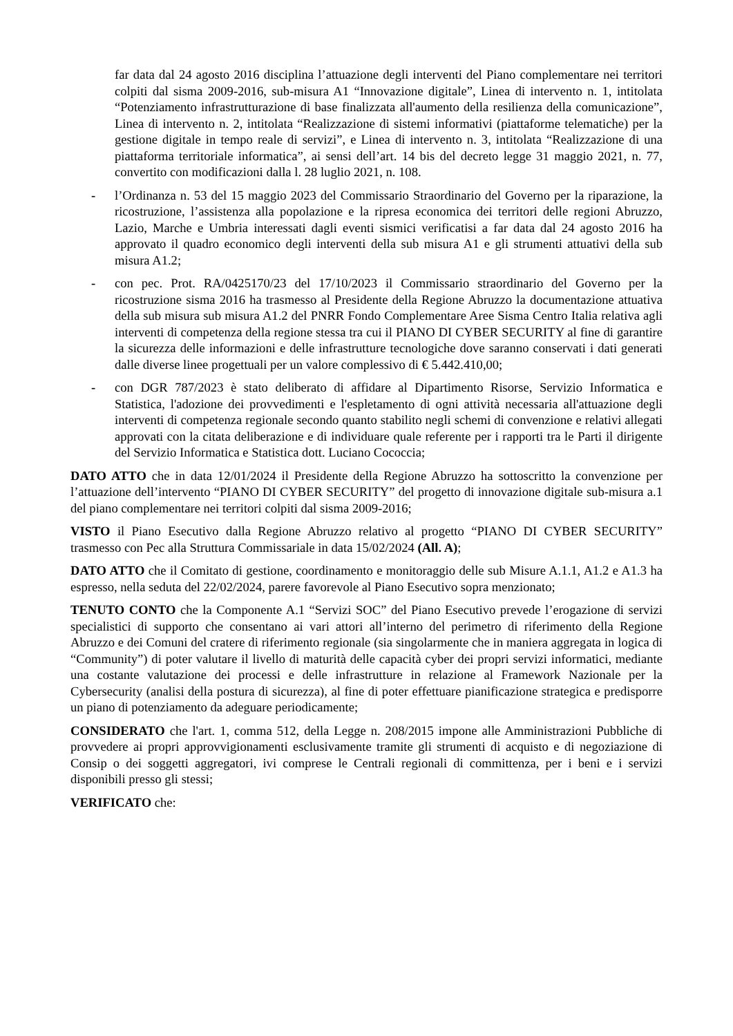far data dal 24 agosto 2016 disciplina l’attuazione degli interventi del Piano complementare nei territori colpiti dal sisma 2009-2016, sub-misura A1 “Innovazione digitale”, Linea di intervento n. 1, intitolata “Potenziamento infrastrutturazione di base finalizzata all'aumento della resilienza della comunicazione”, Linea di intervento n. 2, intitolata “Realizzazione di sistemi informativi (piattaforme telematiche) per la gestione digitale in tempo reale di servizi”, e Linea di intervento n. 3, intitolata “Realizzazione di una piattaforma territoriale informatica”, ai sensi dell’art. 14 bis del decreto legge 31 maggio 2021, n. 77, convertito con modificazioni dalla l. 28 luglio 2021, n. 108.
- l’Ordinanza n. 53 del 15 maggio 2023 del Commissario Straordinario del Governo per la riparazione, la ricostruzione, l’assistenza alla popolazione e la ripresa economica dei territori delle regioni Abruzzo, Lazio, Marche e Umbria interessati dagli eventi sismici verificatisi a far data dal 24 agosto 2016 ha approvato il quadro economico degli interventi della sub misura A1 e gli strumenti attuativi della sub misura A1.2;
- con pec. Prot. RA/0425170/23 del 17/10/2023 il Commissario straordinario del Governo per la ricostruzione sisma 2016 ha trasmesso al Presidente della Regione Abruzzo la documentazione attuativa della sub misura sub misura A1.2 del PNRR Fondo Complementare Aree Sisma Centro Italia relativa agli interventi di competenza della regione stessa tra cui il PIANO DI CYBER SECURITY al fine di garantire la sicurezza delle informazioni e delle infrastrutture tecnologiche dove saranno conservati i dati generati dalle diverse linee progettuali per un valore complessivo di € 5.442.410,00;
- con DGR 787/2023 è stato deliberato di affidare al Dipartimento Risorse, Servizio Informatica e Statistica, l'adozione dei provvedimenti e l'espletamento di ogni attività necessaria all'attuazione degli interventi di competenza regionale secondo quanto stabilito negli schemi di convenzione e relativi allegati approvati con la citata deliberazione e di individuare quale referente per i rapporti tra le Parti il dirigente del Servizio Informatica e Statistica dott. Luciano Cococcia;
DATO ATTO che in data 12/01/2024 il Presidente della Regione Abruzzo ha sottoscritto la convenzione per l’attuazione dell’intervento “PIANO DI CYBER SECURITY” del progetto di innovazione digitale sub-misura a.1 del piano complementare nei territori colpiti dal sisma 2009-2016;
VISTO il Piano Esecutivo dalla Regione Abruzzo relativo al progetto “PIANO DI CYBER SECURITY” trasmesso con Pec alla Struttura Commissariale in data 15/02/2024 (All. A);
DATO ATTO che il Comitato di gestione, coordinamento e monitoraggio delle sub Misure A.1.1, A1.2 e A1.3 ha espresso, nella seduta del 22/02/2024, parere favorevole al Piano Esecutivo sopra menzionato;
TENUTO CONTO che la Componente A.1 “Servizi SOC” del Piano Esecutivo prevede l’erogazione di servizi specialistici di supporto che consentano ai vari attori all’interno del perimetro di riferimento della Regione Abruzzo e dei Comuni del cratere di riferimento regionale (sia singolarmente che in maniera aggregata in logica di “Community”) di poter valutare il livello di maturità delle capacità cyber dei propri servizi informatici, mediante una costante valutazione dei processi e delle infrastrutture in relazione al Framework Nazionale per la Cybersecurity (analisi della postura di sicurezza), al fine di poter effettuare pianificazione strategica e predisporre un piano di potenziamento da adeguare periodicamente;
CONSIDERATO che l'art. 1, comma 512, della Legge n. 208/2015 impone alle Amministrazioni Pubbliche di provvedere ai propri approvvigionamenti esclusivamente tramite gli strumenti di acquisto e di negoziazione di Consip o dei soggetti aggregatori, ivi comprese le Centrali regionali di committenza, per i beni e i servizi disponibili presso gli stessi;
VERIFICATO che: